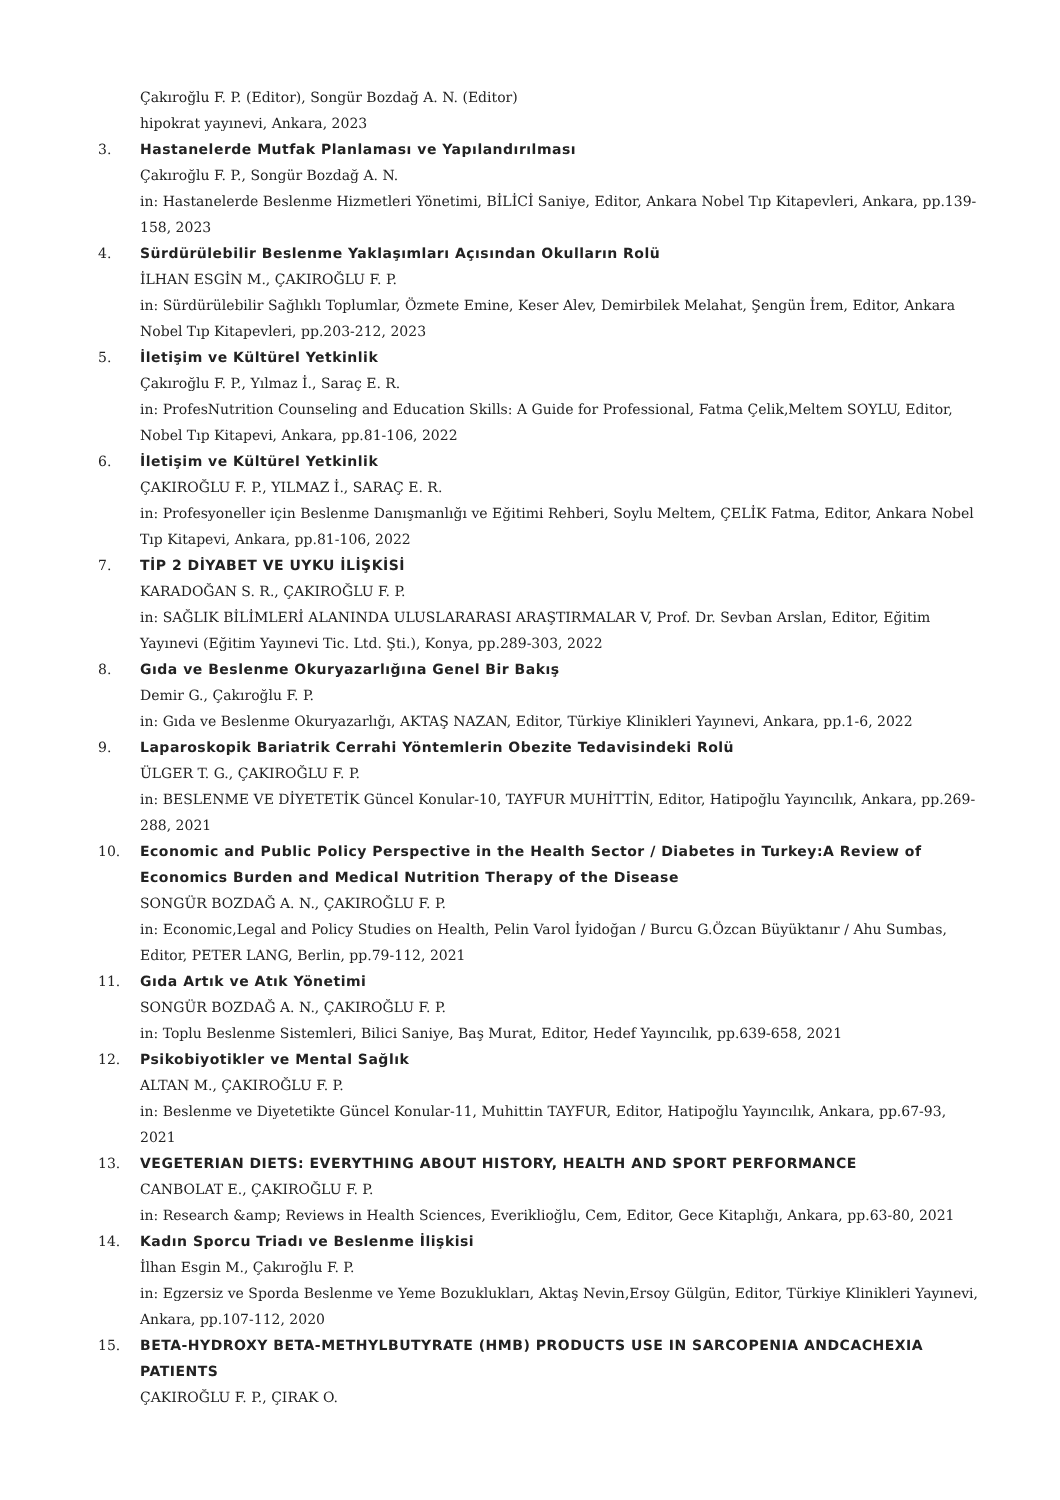Çakıroğlu F. P. (Editor), Songür Bozdağ A. N. (Editor)
hipokrat yayınevi, Ankara, 2023
3. Hastanelerde Mutfak Planlaması ve Yapılandırılması
Çakıroğlu F. P., Songür Bozdağ A. N.
in: Hastanelerde Beslenme Hizmetleri Yönetimi, BİLİCİ Saniye, Editor, Ankara Nobel Tıp Kitapevleri, Ankara, pp.139-158, 2023
4. Sürdürülebilir Beslenme Yaklaşımları Açısından Okulların Rolü
İLHAN ESGİN M., ÇAKIROĞLU F. P.
in: Sürdürülebilir Sağlıklı Toplumlar, Özmete Emine, Keser Alev, Demirbilek Melahat, Şengün İrem, Editor, Ankara Nobel Tıp Kitapevleri, pp.203-212, 2023
5. İletişim ve Kültürel Yetkinlik
Çakıroğlu F. P., Yılmaz İ., Saraç E. R.
in: ProfesNutrition Counseling and Education Skills: A Guide for Professional, Fatma Çelik,Meltem SOYLU, Editor, Nobel Tıp Kitapevi, Ankara, pp.81-106, 2022
6. İletişim ve Kültürel Yetkinlik
ÇAKIROĞLU F. P., YILMAZ İ., SARAÇ E. R.
in: Profesyoneller için Beslenme Danışmanlığı ve Eğitimi Rehberi, Soylu Meltem, ÇELİK Fatma, Editor, Ankara Nobel Tıp Kitapevi, Ankara, pp.81-106, 2022
7. TİP 2 DİYABET VE UYKU İLİŞKİSİ
KARADOĞAN S. R., ÇAKIROĞLU F. P.
in: SAĞLIK BİLİMLERİ ALANINDA ULUSLARARASI ARAŞTIRMALAR V, Prof. Dr. Sevban Arslan, Editor, Eğitim Yayınevi (Eğitim Yayınevi Tic. Ltd. Şti.), Konya, pp.289-303, 2022
8. Gıda ve Beslenme Okuryazarlığına Genel Bir Bakış
Demir G., Çakıroğlu F. P.
in: Gıda ve Beslenme Okuryazarlığı, AKTAŞ NAZAN, Editor, Türkiye Klinikleri Yayınevi, Ankara, pp.1-6, 2022
9. Laparoskopik Bariatrik Cerrahi Yöntemlerin Obezite Tedavisindeki Rolü
ÜLGER T. G., ÇAKIROĞLU F. P.
in: BESLENME VE DİYETETİK Güncel Konular-10, TAYFUR MUHİTTİN, Editor, Hatipoğlu Yayıncılık, Ankara, pp.269-288, 2021
10. Economic and Public Policy Perspective in the Health Sector / Diabetes in Turkey:A Review of Economics Burden and Medical Nutrition Therapy of the Disease
SONGÜR BOZDAĞ A. N., ÇAKIROĞLU F. P.
in: Economic,Legal and Policy Studies on Health, Pelin Varol İyidoğan / Burcu G.Özcan Büyüktanır / Ahu Sumbas, Editor, PETER LANG, Berlin, pp.79-112, 2021
11. Gıda Artık ve Atık Yönetimi
SONGÜR BOZDAĞ A. N., ÇAKIROĞLU F. P.
in: Toplu Beslenme Sistemleri, Bilici Saniye, Baş Murat, Editor, Hedef Yayıncılık, pp.639-658, 2021
12. Psikobiyotikler ve Mental Sağlık
ALTAN M., ÇAKIROĞLU F. P.
in: Beslenme ve Diyetetikte Güncel Konular-11, Muhittin TAYFUR, Editor, Hatipoğlu Yayıncılık, Ankara, pp.67-93, 2021
13. VEGETERIAN DIETS: EVERYTHING ABOUT HISTORY, HEALTH AND SPORT PERFORMANCE
CANBOLAT E., ÇAKIROĞLU F. P.
in: Research &amp; Reviews in Health Sciences, Everiklioğlu, Cem, Editor, Gece Kitaplığı, Ankara, pp.63-80, 2021
14. Kadın Sporcu Triadı ve Beslenme İlişkisi
İlhan Esgin M., Çakıroğlu F. P.
in: Egzersiz ve Sporda Beslenme ve Yeme Bozuklukları, Aktaş Nevin,Ersoy Gülgün, Editor, Türkiye Klinikleri Yayınevi, Ankara, pp.107-112, 2020
15. BETA-HYDROXY BETA-METHYLBUTYRATE (HMB) PRODUCTS USE IN SARCOPENIA ANDCACHEXIA PATIENTS
ÇAKIROĞLU F. P., ÇIRAK O.